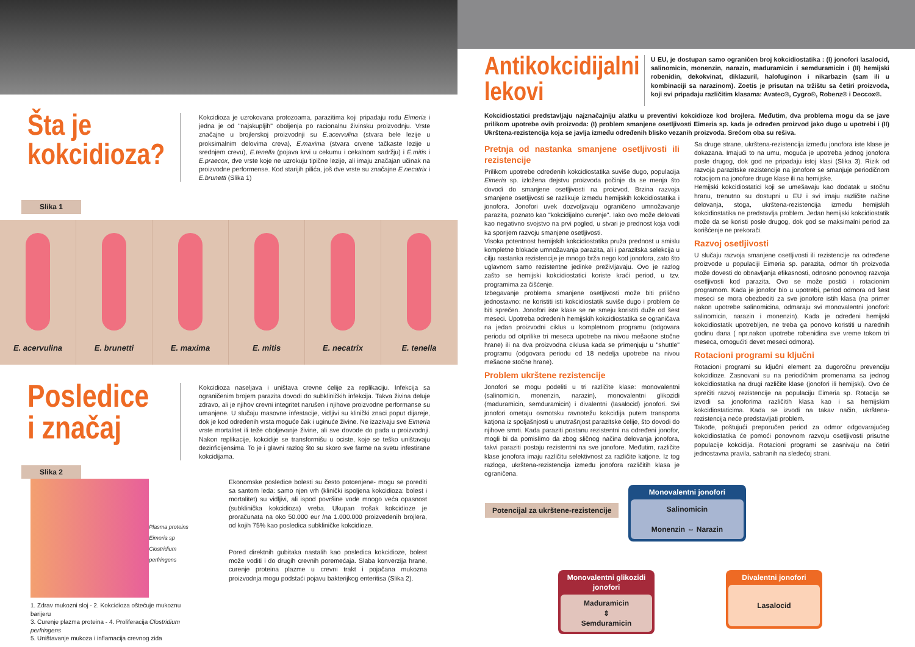Šta je kokcidioza?
Kokcidioza je uzrokovana protozoama, parazitima koji pripadaju rodu Eimeria i jedna je od "najskupljih" oboljenja po racionalnu živinsku proizvodnju. Vrste značajne u brojlerskoj proizvodnji su E.acervulina (stvara bele lezije u proksimalnim delovima creva), E.maxima (stvara crvene tačkaste lezije u srednjem crevu), E.tenella (pojava krvi u cekumu i cekalnom sadržju) i E.mitis i E.praecox, dve vrste koje ne uzrokuju tipične lezije, ali imaju značajan učinak na proizvodne performense. Kod starijih pilića, još dve vrste su značajne E.necatrix i E.brunetti (Slika 1)
Slika 1
E. acervulina E. brunetti E. maxima E. mitis E. necatrix E. tenella
Posledice i značaj
Kokcidioza naseljava i uništava crevne ćelije za replikaciju. Infekcija sa ograničenim brojem parazita dovodi do subkliničkih infekcija. Takva živina deluje zdravo, ali je njihov crevni integritet narušen i njihove proizvodne performanse su umanjene. U slučaju masovne infestacije, vidljivi su klinički znaci poput dijareje, dok je kod određenih vrsta moguće čak i uginuće živine. Ne izazivaju sve Eimeria vrste mortalitet ili teže oboljevanje živine, ali sve dovode do pada u proizvodnji. Nakon replikacije, kokcidije se transformišu u ociste, koje se teško uništavaju dezinficijensima. To je i glavni razlog što su skoro sve farme na svetu infestirane kokcidijama.
Slika 2
Plasma proteins
Eimeria sp
Clostridium perfringens
1. Zdrav mukozni sloj - 2. Kokcidioza oštećuje mukoznu barijeru
3. Curenje plazma proteina - 4. Proliferacija Clostridium perfringens
5. Uništavanje mukoza i inflamacija crevnog zida
Ekonomske posledice bolesti su često potcenjene- mogu se porediti sa santom leda: samo njen vrh (klinički ispoljena kokcidioza: bolest i mortalitet) su vidljivi, ali ispod površine vode mnogo veća opasnost (subklinička kokcidioza) vreba. Ukupan trošak kokcidioze je proračunata na oko 50.000 eur /na 1.000.000 proizvedenih brojlera, od kojih 75% kao posledica subkliničke kokcidioze.
Pored direktnih gubitaka nastalih kao posledica kokcidioze, bolest može voditi i do drugih crevnih poremećaja. Slaba konverzija hrane, curenje proteina plazme u crevni trakt i pojačana mukozna proizvodnja mogu podstaći pojavu bakterijkog enteritisa (Slika 2).
Antikokcidijalni lekovi
U EU, je dostupan samo ograničen broj kokcidiostatika : (I) jonofori lasalocid, salinomicin, monenzin, narazin, maduramicin i semduramicin i (II) hemijski robenidin, dekokvinat, diklazuril, halofuginon i nikarbazin (sam ili u kombinaciji sa narazinom). Zoetis je prisutan na tržištu sa četiri proizvoda, koji svi pripadaju različitim klasama: Avatec®, Cygro®, Robenz® i Deccox®.
Kokcidiostatici predstavljaju najznačajniju alatku u preventivi kokcidioze kod brojlera. Međutim, dva problema mogu da se jave prilikom upotrebe ovih proizvoda: (I) problem smanjene osetljivosti Eimeria sp. kada je određen proizvod jako dugo u upotrebi i (II) Ukrštena-rezistencija koja se javlja između određenih blisko vezanih proizvoda. Srećom oba su rešiva.
Pretnja od nastanka smanjene osetljivosti ili rezistencije
Prilikom upotrebe određenih kokcidiostatika suviše dugo, populacija Eimeria sp. izložena dejstvu proizvoda počinje da se menja što dovodi do smanjene osetljivosti na proizvod. Brzina razvoja smanjene osetljivosti se razlikuje između hemijskih kokcidiostatika i jonofora. Jonofori uvek dozvoljavaju ograničeno umnožavanje parazita, poznato kao "kokcidijalno curenje". Iako ovo može delovati kao negativno svojstvo na prvi pogled, u stvari je prednost koja vodi ka sporijem razvoju smanjene osetljivosti.
Visoka potentnost hemijskih kokcidiostatika pruža prednost u smislu kompletne blokade umnožavanja parazita, ali i parazitska selekcija u cilju nastanka rezistencije je mnogo brža nego kod jonofora, zato što uglavnom samo rezistentne jedinke preživljavaju. Ovo je razlog zašto se hemijski kokcidiostatici koriste kraći period, u tzv. programima za čišćenje.
Izbegavanje problema smanjene osetljivosti može biti prilično jednostavno: ne koristiti isti kokcidiostatik suviše dugo i problem će biti sprečen. Jonofori iste klase se ne smeju koristiti duže od šest meseci. Upotreba određenih hemijskih kokcidiostatika se ograničava na jedan proizvodni ciklus u kompletnom programu (odgovara periodu od otprilike tri meseca upotrebe na nivou mešaone stočne hrane) ili na dva proizvodna ciklusa kada se primenjuju u "shuttle" programu (odgovara periodu od 18 nedelja upotrebe na nivou mešaone stočne hrane).
Problem ukrštene rezistencije
Jonofori se mogu podeliti u tri različite klase: monovalentni (salinomicin, monenzin, narazin), monovalentni glikozidi (maduramicin, semduramicin) i divalentni (lasalocid) jonofori. Svi jonofori ometaju osmotsku ravnotežu kokcidija putem transporta katjona iz spoljašnjosti u unutrašnjost parazitske ćelije, što dovodi do njihove smrti. Kada paraziti postanu rezistentni na određeni jonofor, mogli bi da pomislimo da zbog sličnog načina delovanja jonofora, takvi paraziti postaju rezistentni na sve jonofore. Međutim, različite klase jonofora imaju različitu selektivnost za različite katjone. Iz tog razloga, ukrštena-rezistencija između jonofora različitih klasa je ograničena.
Sa druge strane, ukrštena-rezistencija između jonofora iste klase je dokazana. Imajući to na umu, moguća je upotreba jednog jonofora posle drugog, dok god ne pripadaju istoj klasi (Slika 3). Rizik od razvoja parazitske rezistencije na jonofore se smanjuje periodičnom rotacijom na jonofore druge klase ili na hemijske.
Hemijski kokcidiostatici koji se umešavaju kao dodatak u stočnu hranu, trenutno su dostupni u EU i svi imaju različite načine delovanja, stoga, ukrštena-rezistencija između hemijskih kokcidiostatika ne predstavlja problem. Jedan hemijski kokcidiostatik može da se koristi posle drugog, dok god se maksimalni period za korišćenje ne prekorači.
Razvoj osetljivosti
U slučaju razvoja smanjene osetljivosti ili rezistencije na određene proizvode u populaciji Eimeria sp. parazita, odmor tih proizvoda može dovesti do obnavljanja efikasnosti, odnosno ponovnog razvoja osetljivosti kod parazita. Ovo se može postići i rotacionim programom. Kada je jonofor bio u upotrebi, period odmora od šest meseci se mora obezbediti za sve jonofore istih klasa (na primer nakon upotrebe salinomicina, odmaraju svi monovalentni jonofori: salinomicin, narazin i monenzin). Kada je određeni hemijski kokcidiostatik upotrebljen, ne treba ga ponovo koristiti u narednih godinu dana ( npr.nakon upotrebe robenidina sve vreme tokom tri meseca, omogućiti devet meseci odmora).
Rotacioni programi su ključni
Rotacioni programi su ključni element za dugoročnu prevenciju kokcidioze. Zasnovani su na periodičnim promenama sa jednog kokcidiostatika na drugi različite klase (jonofori ili hemijski). Ovo će sprečiti razvoj rezistencije na populaciju Eimeria sp. Rotacija se izvodi sa jonoforima različitih klasa kao i sa hemijskim kokcidiostaticima. Kada se izvodi na takav način, ukrštena-rezistencija neće predstavljati problem.
Takođe, poštujući preporučen period za odmor odgovarajućeg kokcidiostatika će pomoći ponovnom razvoju osetljivosti prisutne populacije kokcidija. Rotacioni programi se zasnivaju na četiri jednostavna pravila, sabranih na sledećoj strani.
Potencijal za ukrštene-rezistencije
Monovalentni jonofori
Salinomicin
Monenzin ⇔ Narazin
Monovalentni glikozidi jonofori
Maduramicin
⇕
Semduramicin
Divalentni jonofori
Lasalocid